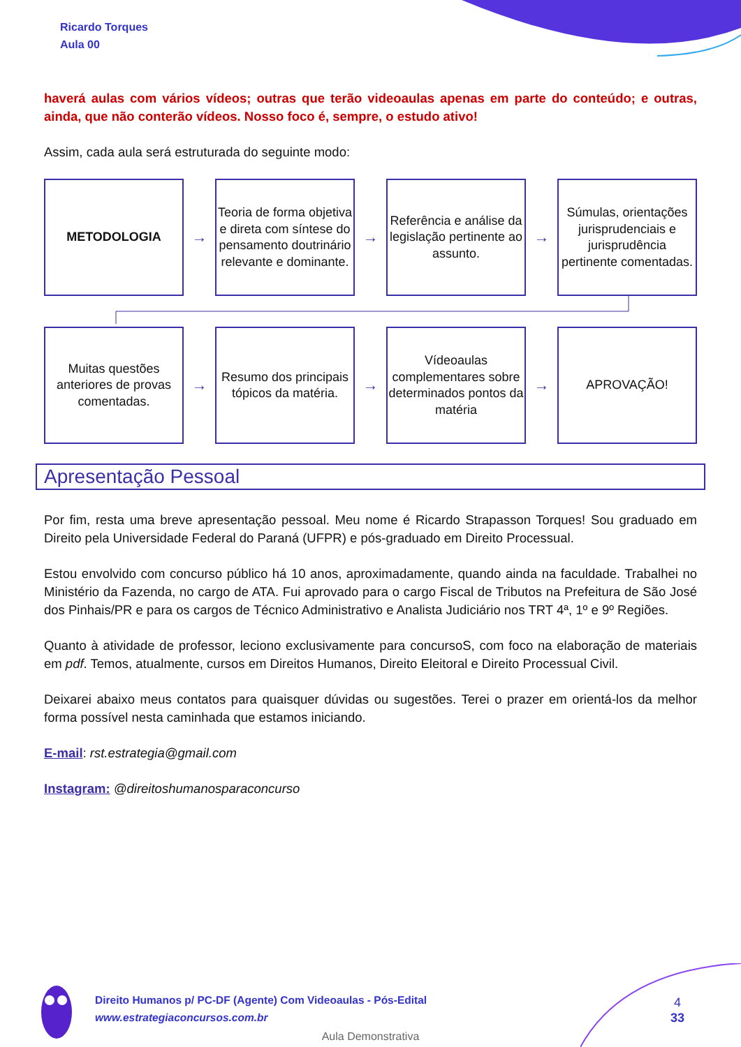Ricardo Torques
Aula 00
haverá aulas com vários vídeos; outras que terão videoaulas apenas em parte do conteúdo; e outras, ainda, que não conterão vídeos. Nosso foco é, sempre, o estudo ativo!
Assim, cada aula será estruturada do seguinte modo:
METODOLOGIA
→
Teoria de forma objetiva e direta com síntese do pensamento doutrinário relevante e dominante.
→
Referência e análise da legislação pertinente ao assunto.
→
Súmulas, orientações jurisprudenciais e jurisprudência pertinente comentadas.
Muitas questões anteriores de provas comentadas.
→
Resumo dos principais tópicos da matéria.
→
Vídeoaulas complementares sobre determinados pontos da matéria
→
APROVAÇÃO!
Apresentação Pessoal
Por fim, resta uma breve apresentação pessoal. Meu nome é Ricardo Strapasson Torques! Sou graduado em Direito pela Universidade Federal do Paraná (UFPR) e pós-graduado em Direito Processual.
Estou envolvido com concurso público há 10 anos, aproximadamente, quando ainda na faculdade. Trabalhei no Ministério da Fazenda, no cargo de ATA. Fui aprovado para o cargo Fiscal de Tributos na Prefeitura de São José dos Pinhais/PR e para os cargos de Técnico Administrativo e Analista Judiciário nos TRT 4ª, 1º e 9º Regiões.
Quanto à atividade de professor, leciono exclusivamente para concursoS, com foco na elaboração de materiais em pdf. Temos, atualmente, cursos em Direitos Humanos, Direito Eleitoral e Direito Processual Civil.
Deixarei abaixo meus contatos para quaisquer dúvidas ou sugestões. Terei o prazer em orientá-los da melhor forma possível nesta caminhada que estamos iniciando.
E-mail: rst.estrategia@gmail.com
Instagram: @direitoshumanosparaconcurso
Direito Humanos p/ PC-DF (Agente) Com Videoaulas - Pós-Edital
www.estrategiaconcursos.com.br
4
33
Aula Demonstrativa